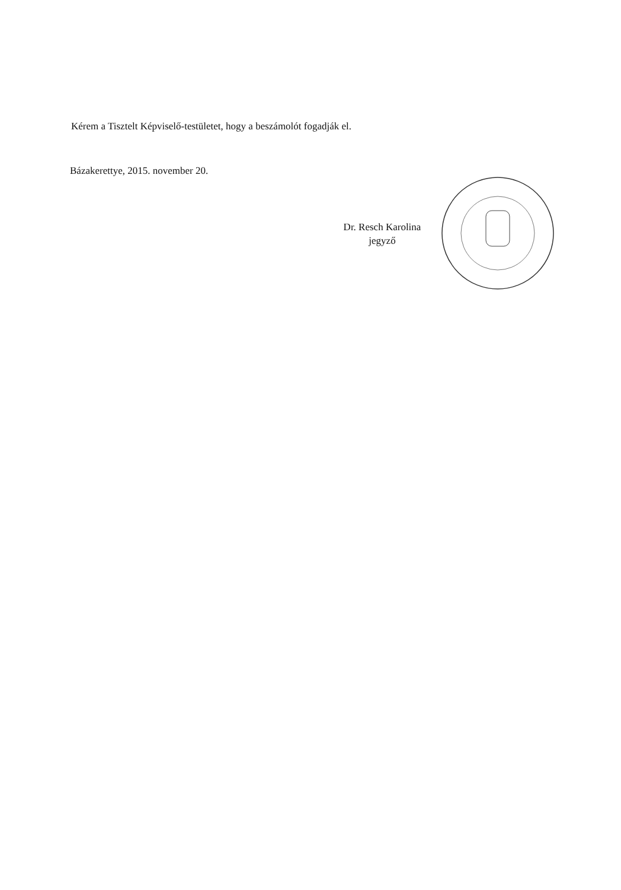Kérem a Tisztelt Képviselő-testületet, hogy a beszámolót fogadják el.
Bázakerettye, 2015. november 20.
Dr. Resch Karolina
jegyző